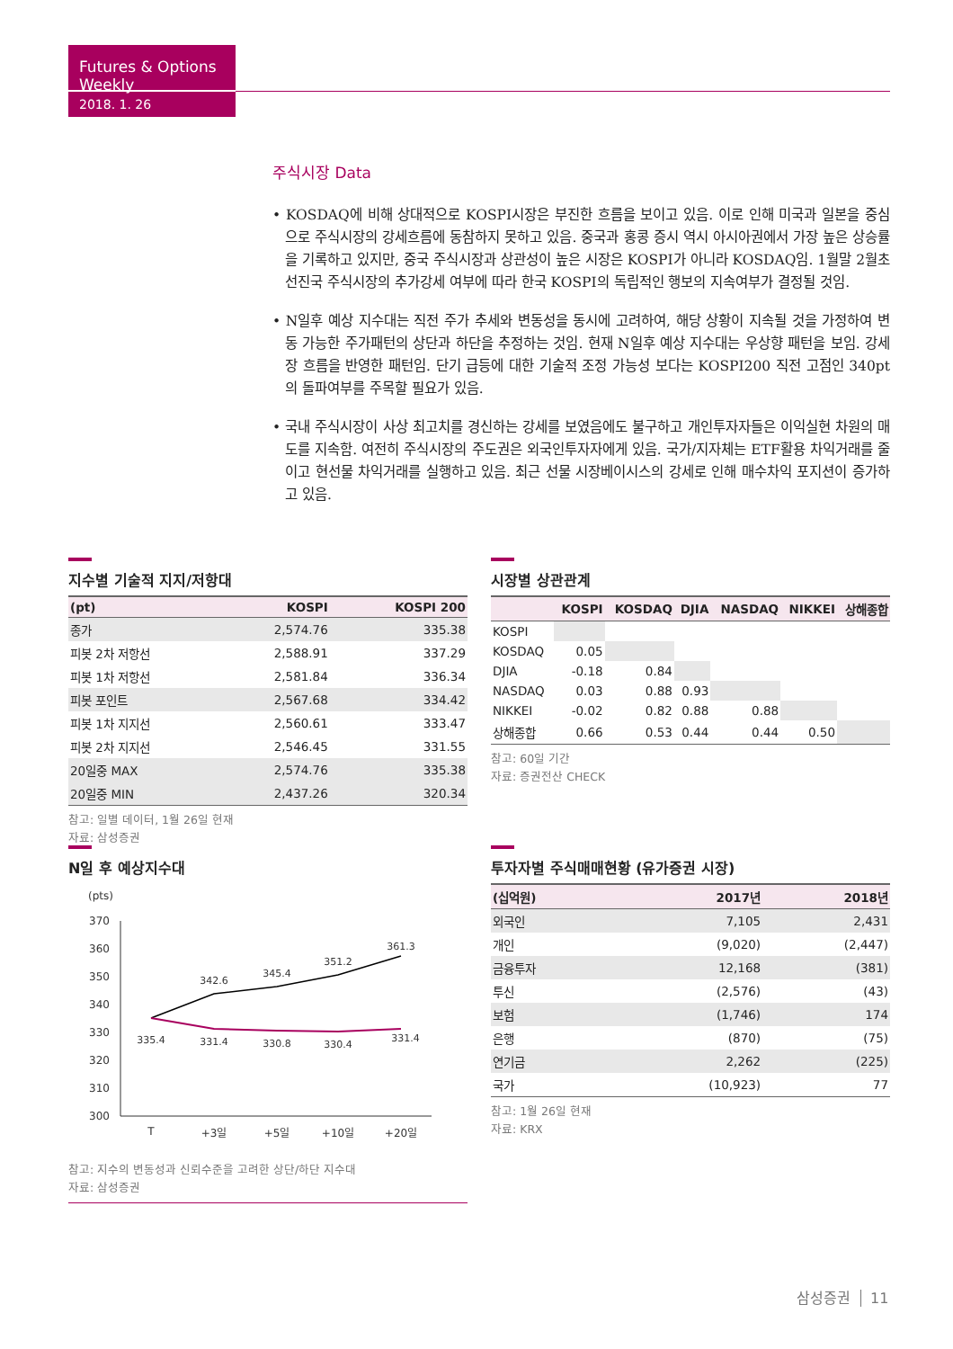Futures & Options Weekly
2018. 1. 26
주식시장 Data
• KOSDAQ에 비해 상대적으로 KOSPI시장은 부진한 흐름을 보이고 있음. 이로 인해 미국과 일본을 중심으로 주식시장의 강세흐름에 동참하지 못하고 있음. 중국과 홍콩 증시 역시 아시아권에서 가장 높은 상승률을 기록하고 있지만, 중국 주식시장과 상관성이 높은 시장은 KOSPI가 아니라 KOSDAQ임. 1월말 2월초 선진국 주식시장의 추가강세 여부에 따라 한국 KOSPI의 독립적인 행보의 지속여부가 결정될 것임.
• N일후 예상 지수대는 직전 주가 추세와 변동성을 동시에 고려하여, 해당 상황이 지속될 것을 가정하여 변동 가능한 주가패턴의 상단과 하단을 추정하는 것임. 현재 N일후 예상 지수대는 우상향 패턴을 보임. 강세장 흐름을 반영한 패턴임. 단기 급등에 대한 기술적 조정 가능성 보다는 KOSPI200 직전 고점인 340pt의 돌파여부를 주목할 필요가 있음.
• 국내 주식시장이 사상 최고치를 경신하는 강세를 보였음에도 불구하고 개인투자자들은 이익실현 차원의 매도를 지속함. 여전히 주식시장의 주도권은 외국인투자자에게 있음. 국가/지자체는 ETF활용 차익거래를 줄이고 현선물 차익거래를 실행하고 있음. 최근 선물 시장베이시스의 강세로 인해 매수차익 포지션이 증가하고 있음.
지수별 기술적 지지/저항대
| (pt) | KOSPI | KOSPI 200 |
| --- | --- | --- |
| 종가 | 2,574.76 | 335.38 |
| 피봇 2차 저항선 | 2,588.91 | 337.29 |
| 피봇 1차 저항선 | 2,581.84 | 336.34 |
| 피봇 포인트 | 2,567.68 | 334.42 |
| 피봇 1차 지지선 | 2,560.61 | 333.47 |
| 피봇 2차 지지선 | 2,546.45 | 331.55 |
| 20일중 MAX | 2,574.76 | 335.38 |
| 20일중 MIN | 2,437.26 | 320.34 |
참고: 일별 데이터, 1월 26일 현재
자료: 삼성증권
시장별 상관관계
| | KOSPI | KOSDAQ | DJIA | NASDAQ | NIKKEI | 상해종합 |
| --- | --- | --- | --- | --- | --- | --- |
| KOSPI | | | | | | |
| KOSDAQ | 0.05 | | | | | |
| DJIA | -0.18 | 0.84 | | | | |
| NASDAQ | 0.03 | 0.88 | 0.93 | | | |
| NIKKEI | -0.02 | 0.82 | 0.88 | 0.88 | | |
| 상해종합 | 0.66 | 0.53 | 0.44 | 0.44 | 0.50 | |
참고: 60일 기간
자료: 증권전산 CHECK
N일 후 예상지수대
(pts)
370
360
350
340
330
320
310
300
335.4
342.6
345.4
351.2
361.3
331.4
330.8
330.4
331.4
T
+3일
+5일
+10일
+20일
참고: 지수의 변동성과 신뢰수준을 고려한 상단/하단 지수대
자료: 삼성증권
투자자별 주식매매현황 (유가증권 시장)
| (십억원) | 2017년 | 2018년 |
| --- | --- | --- |
| 외국인 | 7,105 | 2,431 |
| 개인 | (9,020) | (2,447) |
| 금융투자 | 12,168 | (381) |
| 투신 | (2,576) | (43) |
| 보험 | (1,746) | 174 |
| 은행 | (870) | (75) |
| 연기금 | 2,262 | (225) |
| 국가 | (10,923) | 77 |
참고: 1월 26일 현재
자료: KRX
삼성증권 11